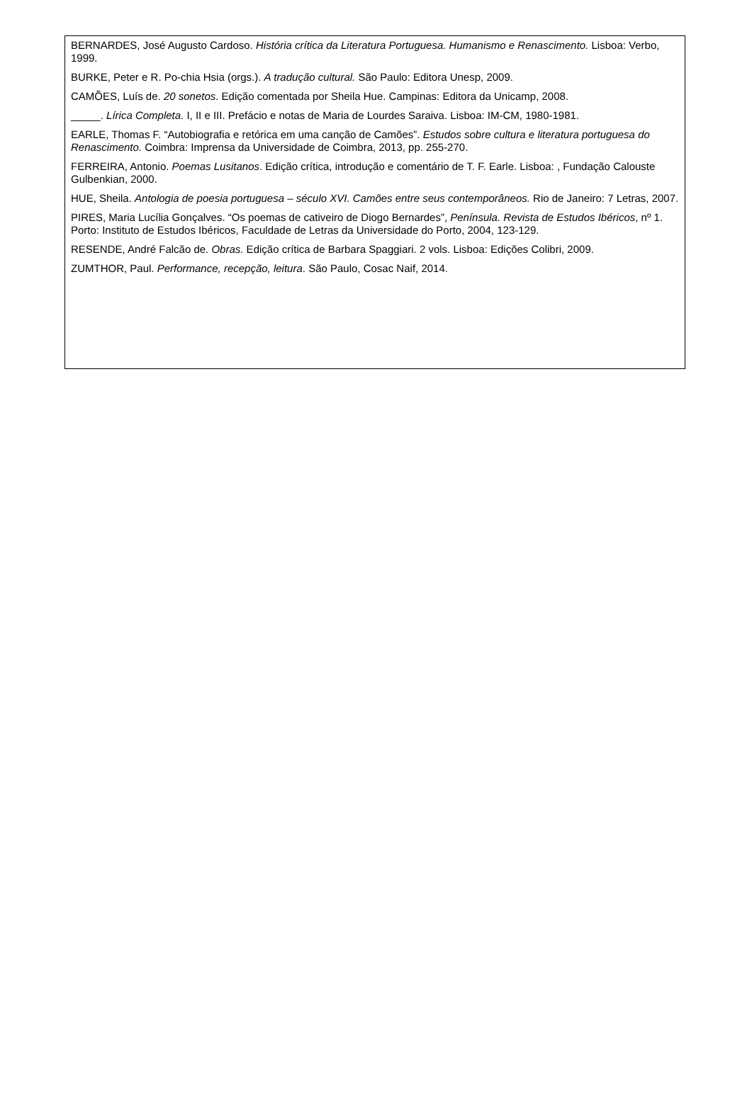BERNARDES, José Augusto Cardoso. História crítica da Literatura Portuguesa. Humanismo e Renascimento. Lisboa: Verbo, 1999.
BURKE, Peter e R. Po-chia Hsia (orgs.). A tradução cultural. São Paulo: Editora Unesp, 2009.
CAMÕES, Luís de. 20 sonetos. Edição comentada por Sheila Hue. Campinas: Editora da Unicamp, 2008.
_____. Lírica Completa. I, II e III. Prefácio e notas de Maria de Lourdes Saraiva. Lisboa: IM-CM, 1980-1981.
EARLE, Thomas F. “Autobiografia e retórica em uma canção de Camões”. Estudos sobre cultura e literatura portuguesa do Renascimento. Coimbra: Imprensa da Universidade de Coimbra, 2013, pp. 255-270.
FERREIRA, Antonio. Poemas Lusitanos. Edição crítica, introdução e comentário de T. F. Earle. Lisboa: , Fundação Calouste Gulbenkian, 2000.
HUE, Sheila. Antologia de poesia portuguesa – século XVI. Camões entre seus contemporâneos. Rio de Janeiro: 7 Letras, 2007.
PIRES, Maria Lucília Gonçalves. “Os poemas de cativeiro de Diogo Bernardes”, Península. Revista de Estudos Ibéricos, nº 1. Porto: Instituto de Estudos Ibéricos, Faculdade de Letras da Universidade do Porto, 2004, 123-129.
RESENDE, André Falcão de. Obras. Edição crítica de Barbara Spaggiari. 2 vols. Lisboa: Edições Colibri, 2009.
ZUMTHOR, Paul. Performance, recepção, leitura. São Paulo, Cosac Naif, 2014.